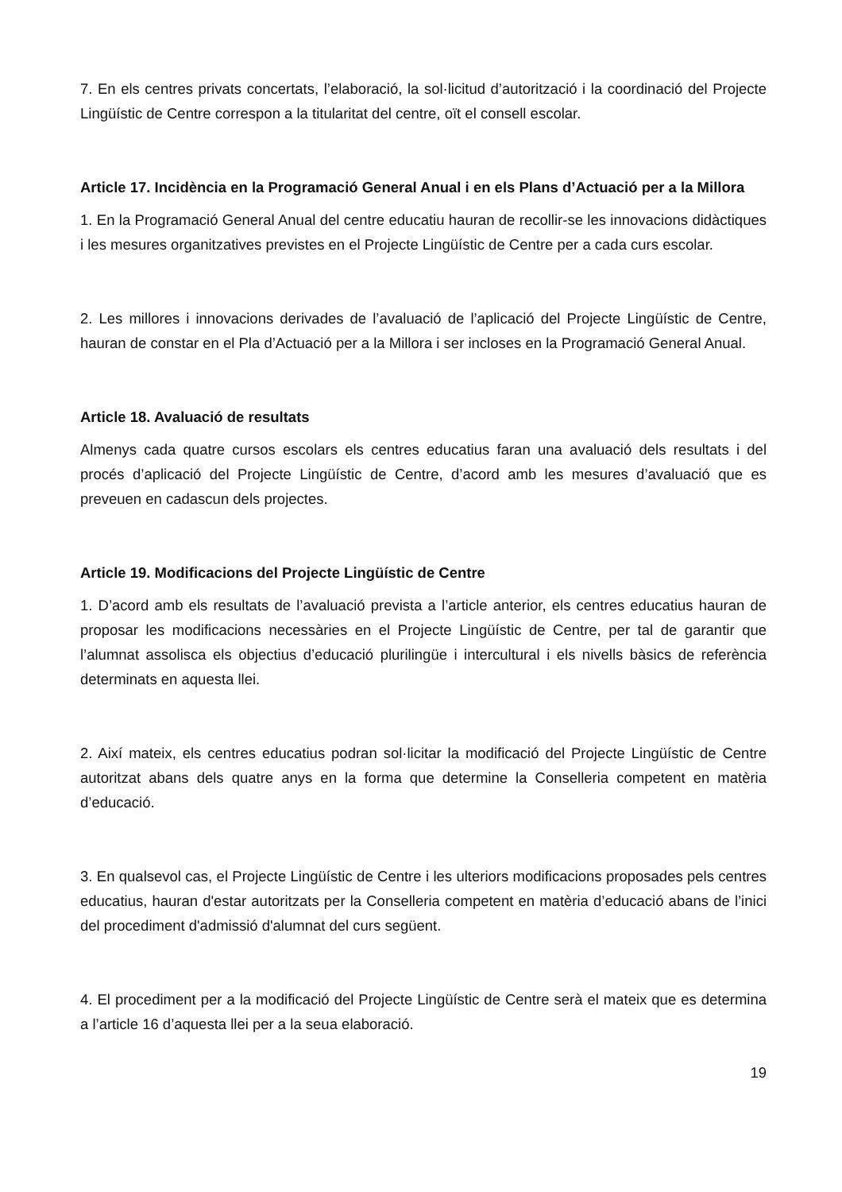7. En els centres privats concertats, l’elaboració, la sol·licitud d’autorització i la coordinació del Projecte Lingüístic de Centre correspon a la titularitat del centre, oït el consell escolar.
Article 17. Incidència en la Programació General Anual i en els Plans d’Actuació per a la Millora
1. En la Programació General Anual del centre educatiu hauran de recollir-se les innovacions didàctiques i les mesures organitzatives previstes en el Projecte Lingüístic de Centre per a cada curs escolar.
2. Les millores i innovacions derivades de l’avaluació de l’aplicació del Projecte Lingüístic de Centre, hauran de constar en el Pla d’Actuació per a la Millora i ser incloses en la Programació General Anual.
Article 18. Avaluació de resultats
Almenys cada quatre cursos escolars els centres educatius faran una avaluació dels resultats i del procés d’aplicació del Projecte Lingüístic de Centre, d’acord amb les mesures d’avaluació que es preveuen en cadascun dels projectes.
Article 19. Modificacions del Projecte Lingüístic de Centre
1. D’acord amb els resultats de l’avaluació prevista a l’article anterior, els centres educatius hauran de proposar les modificacions necessàries en el Projecte Lingüístic de Centre, per tal de garantir que l’alumnat assolisca els objectius d’educació plurilingüe i intercultural i els nivells bàsics de referència determinats en aquesta llei.
2. Així mateix, els centres educatius podran sol·licitar la modificació del Projecte Lingüístic de Centre autoritzat abans dels quatre anys en la forma que determine la Conselleria competent en matèria d’educació.
3. En qualsevol cas, el Projecte Lingüístic de Centre i les ulteriors modificacions proposades pels centres educatius, hauran d'estar autoritzats per la Conselleria competent en matèria d’educació abans de l’inici del procediment d'admissió d'alumnat del curs següent.
4. El procediment per a la modificació del Projecte Lingüístic de Centre serà el mateix que es determina a l’article 16 d’aquesta llei per a la seua elaboració.
19